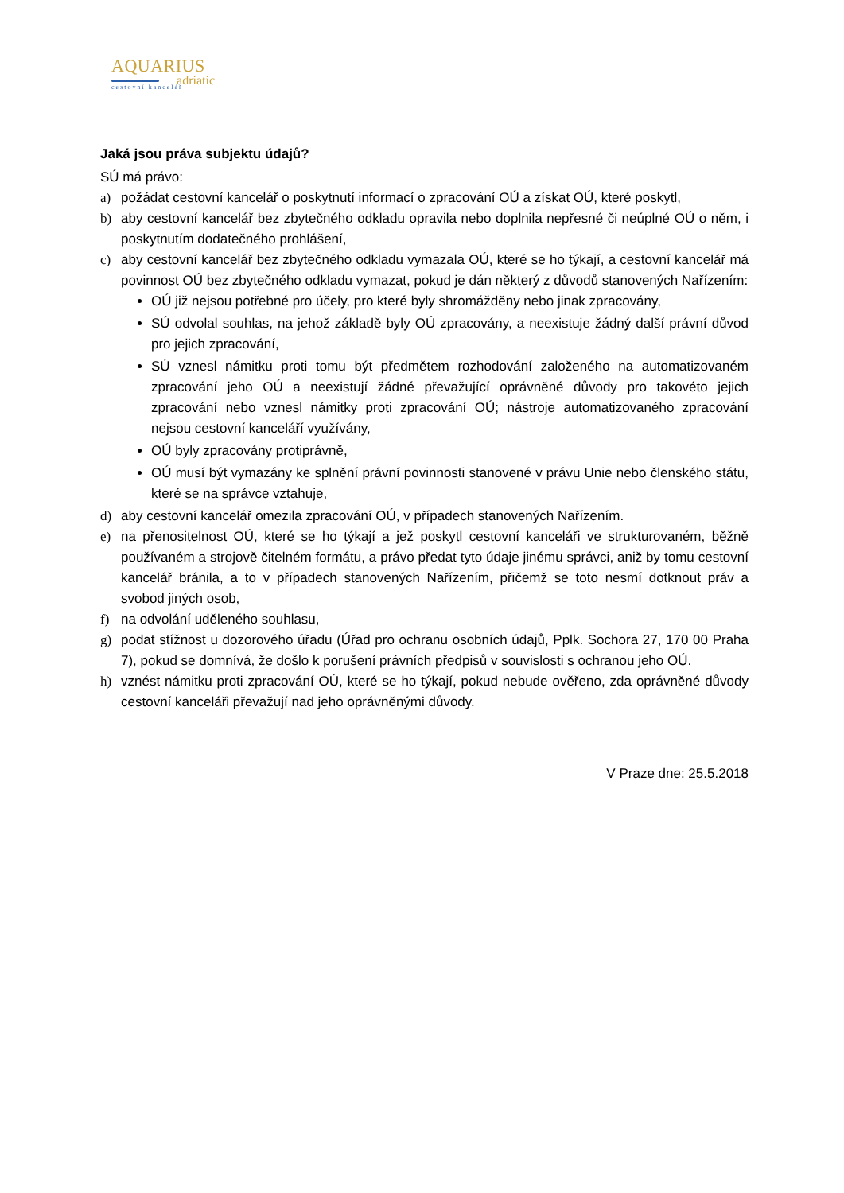AQUARIUS
adriatic
cestovní kancelář
Jaká jsou práva subjektu údajů?
SÚ má právo:
a) požádat cestovní kancelář o poskytnutí informací o zpracování OÚ a získat OÚ, které poskytl,
b) aby cestovní kancelář bez zbytečného odkladu opravila nebo doplnila nepřesné či neúplné OÚ o něm, i poskytnutím dodatečného prohlášení,
c) aby cestovní kancelář bez zbytečného odkladu vymazala OÚ, které se ho týkají, a cestovní kancelář má povinnost OÚ bez zbytečného odkladu vymazat, pokud je dán některý z důvodů stanovených Nařízením:
OÚ již nejsou potřebné pro účely, pro které byly shromážděny nebo jinak zpracovány,
SÚ odvolal souhlas, na jehož základě byly OÚ zpracovány, a neexistuje žádný další právní důvod pro jejich zpracování,
SÚ vznesl námitku proti tomu být předmětem rozhodování založeného na automatizovaném zpracování jeho OÚ a neexistují žádné převažující oprávněné důvody pro takovéto jejich zpracování nebo vznesl námitky proti zpracování OÚ; nástroje automatizovaného zpracování nejsou cestovní kanceláří využívány,
OÚ byly zpracovány protiprávně,
OÚ musí být vymazány ke splnění právní povinnosti stanovené v právu Unie nebo členského státu, které se na správce vztahuje,
d) aby cestovní kancelář omezila zpracování OÚ, v případech stanovených Nařízením.
e) na přenositelnost OÚ, které se ho týkají a jež poskytl cestovní kanceláři ve strukturovaném, běžně používaném a strojově čitelném formátu, a právo předat tyto údaje jinému správci, aniž by tomu cestovní kancelář bránila, a to v případech stanovených Nařízením, přičemž se toto nesmí dotknout práv a svobod jiných osob,
f) na odvolání uděleného souhlasu,
g) podat stížnost u dozorového úřadu (Úřad pro ochranu osobních údajů, Pplk. Sochora 27, 170 00 Praha 7), pokud se domnívá, že došlo k porušení právních předpisů v souvislosti s ochranou jeho OÚ.
h) vznést námitku proti zpracování OÚ, které se ho týkají, pokud nebude ověřeno, zda oprávněné důvody cestovní kanceláři převažují nad jeho oprávněnými důvody.
V Praze dne: 25.5.2018